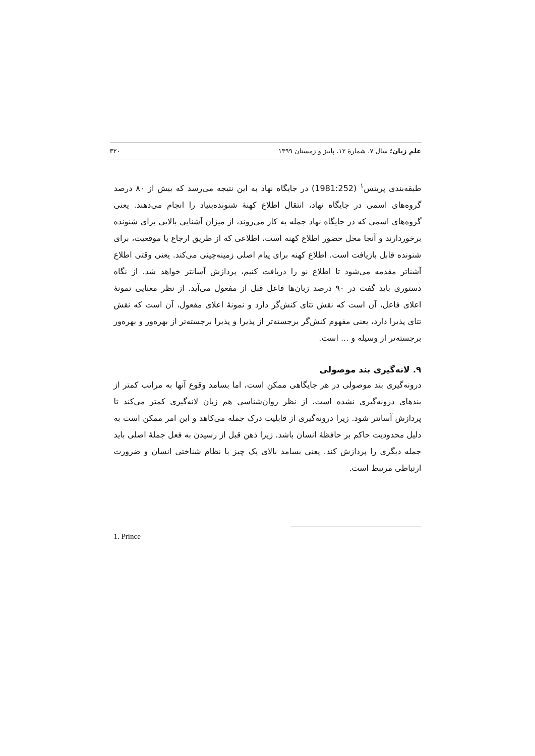علم زبان؛ سال ۷، شمارهٔ ۱۲، پاییز و زمستان ۱۳۹۹ ۳۲۰
طبقه‌بندی پرینس<sup>۱</sup> (1981:252) در جایگاه نهاد به این نتیجه می‌رسد که بیش از ۸۰ درصد گروه‌های اسمی در جایگاه نهاد، انتقال اطلاع کهنهٔ شنونده‌بنیاد را انجام می‌دهند. یعنی گروه‌های اسمی که در جایگاه نهاد جمله به کار می‌روند، از میزان آشنایی بالایی برای شنونده برخوردارند و آنجا محل حضور اطلاع کهنه است، اطلاعی که از طریق ارجاع یا موقعیت، برای شنونده قابل بازیافت است. اطلاع کهنه برای پیام اصلی زمینه‌چینی می‌کند. یعنی وقتی اطلاع آشناتر مقدمه می‌شود تا اطلاع نو را دریافت کنیم، پردازش آسانتر خواهد شد. از نگاه دستوری باید گفت در ۹۰ درصد زبان‌ها فاعل قبل از مفعول می‌آید. از نظر معنایی نمونهٔ اعلای فاعل، آن است که نقش تتای کنش‌گر دارد و نمونهٔ اعلای مفعول، آن است که نقش تتای پذیرا دارد، یعنی مفهوم کنش‌گر برجسته‌تر از پذیرا و پذیرا برجسته‌تر از بهره‌ور و بهره‌ور برجسته‌تر از وسیله و ... است.
۹. لانه‌گیری بند موصولی
درونه‌گیری بند موصولی در هر جایگاهی ممکن است، اما بسامد وقوع آنها به مراتب کمتر از بندهای درونه‌گیری نشده است. از نظر روان‌شناسی هم زبان لانه‌گیری کمتر می‌کند تا پردازش آسانتر شود. زیرا درونه‌گیری از قابلیت درک جمله می‌کاهد و این امر ممکن است به دلیل محدودیت حاکم بر حافظهٔ انسان باشد. زیرا ذهن قبل از رسیدن به فعل جملهٔ اصلی باید جمله دیگری را پردازش کند. یعنی بسامد بالای یک چیز با نظام شناختی انسان و ضرورت ارتباطی مرتبط است.
1. Prince